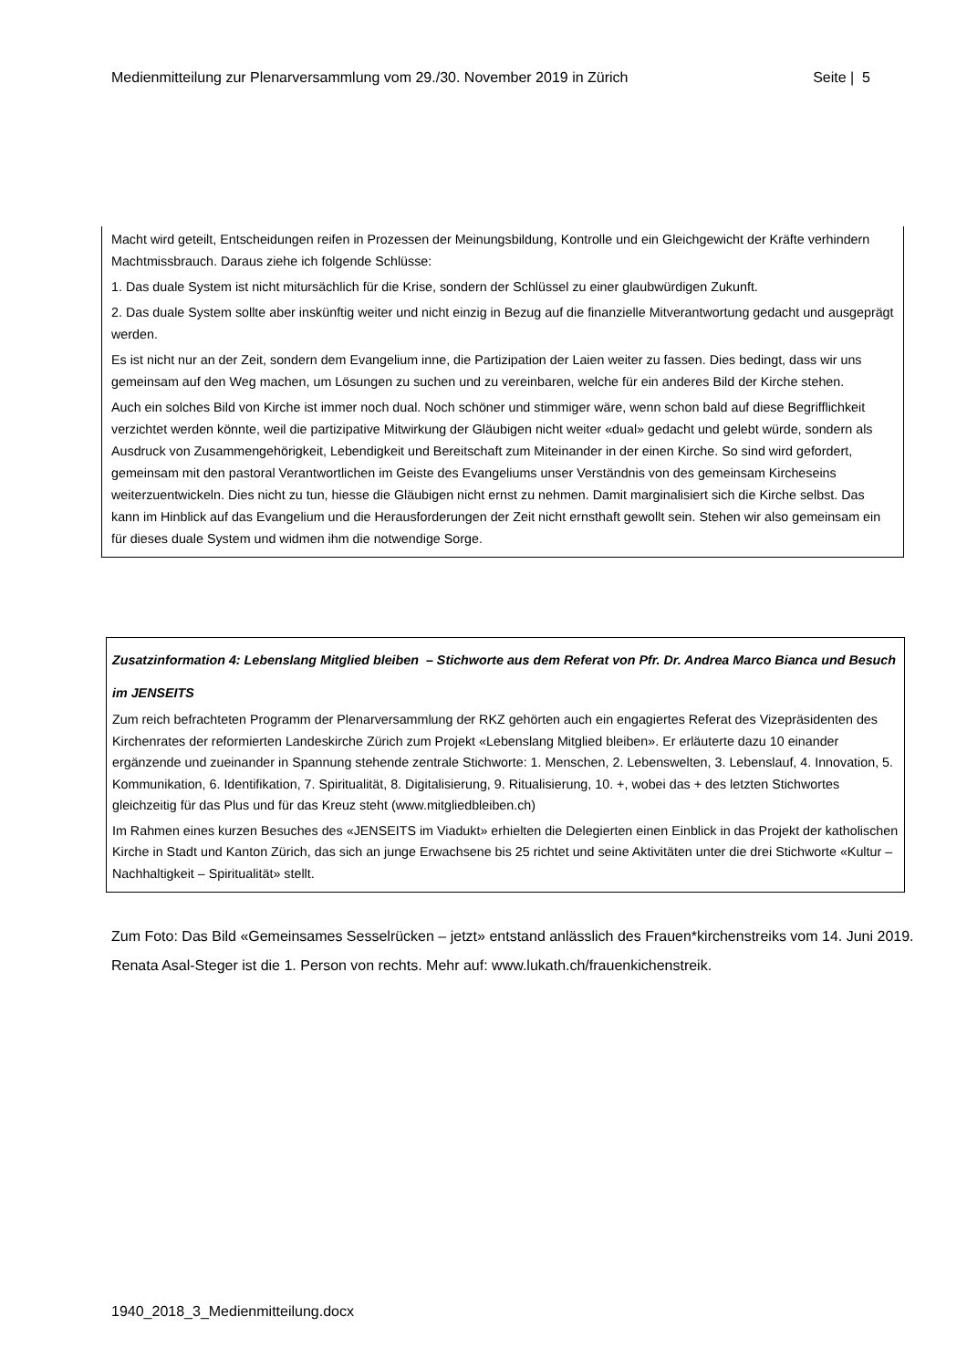Medienmitteilung zur Plenarversammlung vom 29./30. November 2019 in Zürich Seite | 5
Macht wird geteilt, Entscheidungen reifen in Prozessen der Meinungsbildung, Kontrolle und ein Gleichgewicht der Kräfte verhindern Machtmissbrauch. Daraus ziehe ich folgende Schlüsse:
1. Das duale System ist nicht mitursächlich für die Krise, sondern der Schlüssel zu einer glaubwürdigen Zukunft.
2. Das duale System sollte aber inskünftig weiter und nicht einzig in Bezug auf die finanzielle Mitverantwortung gedacht und ausgeprägt werden.
Es ist nicht nur an der Zeit, sondern dem Evangelium inne, die Partizipation der Laien weiter zu fassen. Dies bedingt, dass wir uns gemeinsam auf den Weg machen, um Lösungen zu suchen und zu vereinbaren, welche für ein anderes Bild der Kirche stehen.
Auch ein solches Bild von Kirche ist immer noch dual. Noch schöner und stimmiger wäre, wenn schon bald auf diese Begrifflichkeit verzichtet werden könnte, weil die partizipative Mitwirkung der Gläubigen nicht weiter «dual» gedacht und gelebt würde, sondern als Ausdruck von Zusammengehörigkeit, Lebendigkeit und Bereitschaft zum Miteinander in der einen Kirche. So sind wird gefordert, gemeinsam mit den pastoral Verantwortlichen im Geiste des Evangeliums unser Verständnis von des gemeinsam Kircheseins weiterzuentwickeln. Dies nicht zu tun, hiesse die Gläubigen nicht ernst zu nehmen. Damit marginalisiert sich die Kirche selbst. Das kann im Hinblick auf das Evangelium und die Herausforderungen der Zeit nicht ernsthaft gewollt sein. Stehen wir also gemeinsam ein für dieses duale System und widmen ihm die notwendige Sorge.
Zusatzinformation 4: Lebenslang Mitglied bleiben – Stichworte aus dem Referat von Pfr. Dr. Andrea Marco Bianca und Besuch im JENSEITS
Zum reich befrachteten Programm der Plenarversammlung der RKZ gehörten auch ein engagiertes Referat des Vizepräsidenten des Kirchenrates der reformierten Landeskirche Zürich zum Projekt «Lebenslang Mitglied bleiben». Er erläuterte dazu 10 einander ergänzende und zueinander in Spannung stehende zentrale Stichworte: 1. Menschen, 2. Lebenswelten, 3. Lebenslauf, 4. Innovation, 5. Kommunikation, 6. Identifikation, 7. Spiritualität, 8. Digitalisierung, 9. Ritualisierung, 10. +, wobei das + des letzten Stichwortes gleichzeitig für das Plus und für das Kreuz steht (www.mitgliedbleiben.ch)
Im Rahmen eines kurzen Besuches des «JENSEITS im Viadukt» erhielten die Delegierten einen Einblick in das Projekt der katholischen Kirche in Stadt und Kanton Zürich, das sich an junge Erwachsene bis 25 richtet und seine Aktivitäten unter die drei Stichworte «Kultur – Nachhaltigkeit – Spiritualität» stellt.
Zum Foto: Das Bild «Gemeinsames Sesselrücken – jetzt» entstand anlässlich des Frauen*kirchenstreiks vom 14. Juni 2019. Renata Asal-Steger ist die 1. Person von rechts. Mehr auf: www.lukath.ch/frauenkichenstreik.
1940_2018_3_Medienmitteilung.docx